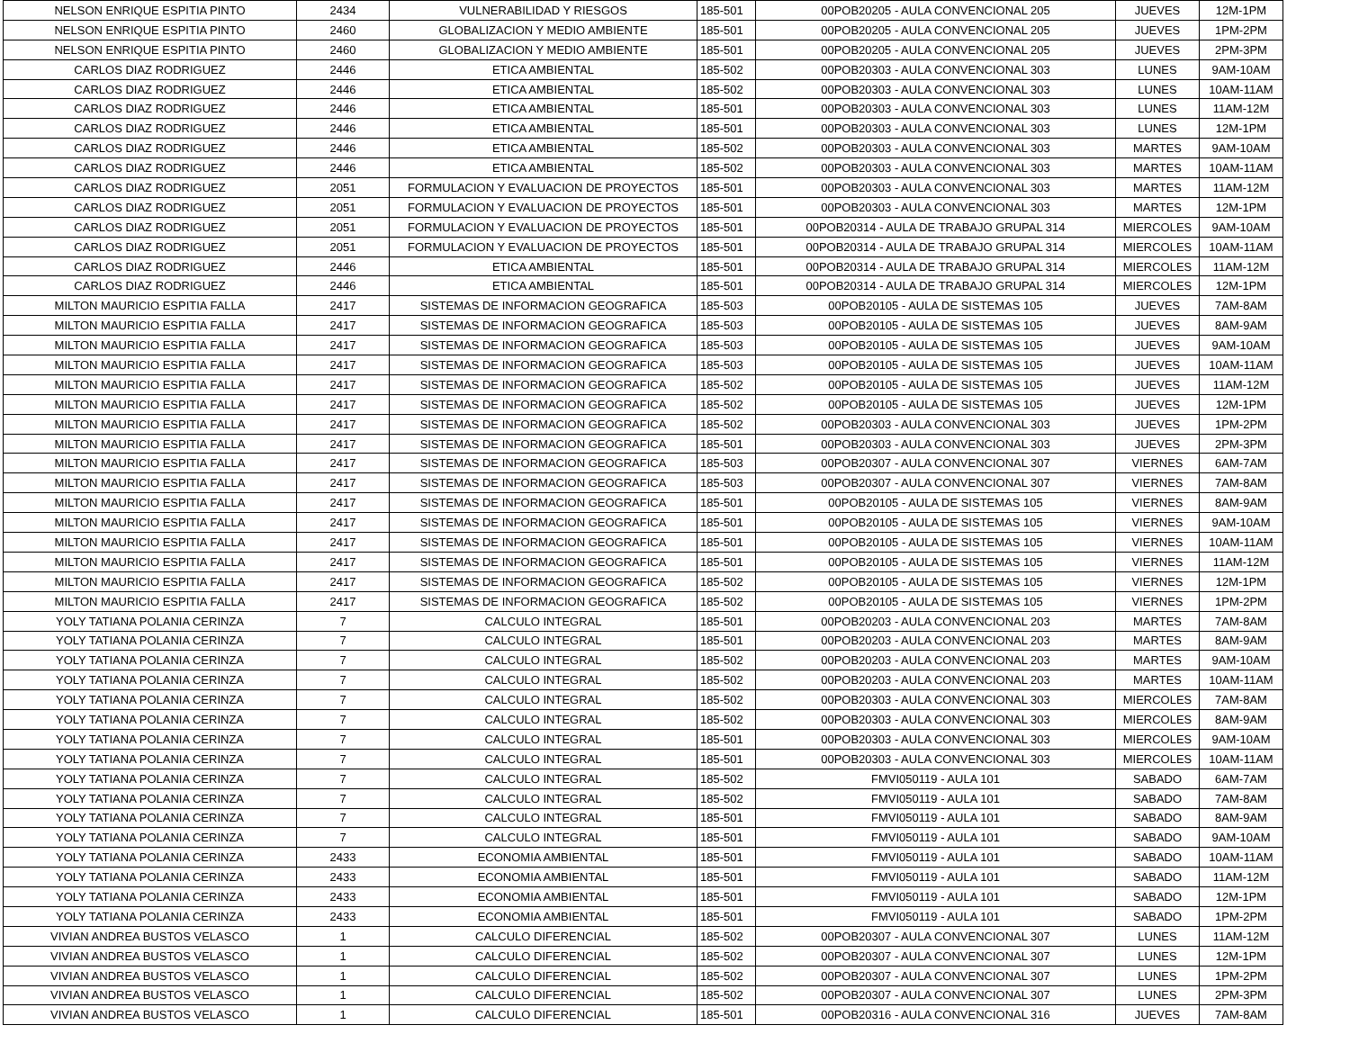| NELSON ENRIQUE ESPITIA PINTO | 2434 | VULNERABILIDAD Y RIESGOS | 185-501 | 00POB20205 - AULA CONVENCIONAL 205 | JUEVES | 12M-1PM |
| NELSON ENRIQUE ESPITIA PINTO | 2460 | GLOBALIZACION Y MEDIO AMBIENTE | 185-501 | 00POB20205 - AULA CONVENCIONAL 205 | JUEVES | 1PM-2PM |
| NELSON ENRIQUE ESPITIA PINTO | 2460 | GLOBALIZACION Y MEDIO AMBIENTE | 185-501 | 00POB20205 - AULA CONVENCIONAL 205 | JUEVES | 2PM-3PM |
| CARLOS DIAZ RODRIGUEZ | 2446 | ETICA AMBIENTAL | 185-502 | 00POB20303 - AULA CONVENCIONAL 303 | LUNES | 9AM-10AM |
| CARLOS DIAZ RODRIGUEZ | 2446 | ETICA AMBIENTAL | 185-502 | 00POB20303 - AULA CONVENCIONAL 303 | LUNES | 10AM-11AM |
| CARLOS DIAZ RODRIGUEZ | 2446 | ETICA AMBIENTAL | 185-501 | 00POB20303 - AULA CONVENCIONAL 303 | LUNES | 11AM-12M |
| CARLOS DIAZ RODRIGUEZ | 2446 | ETICA AMBIENTAL | 185-501 | 00POB20303 - AULA CONVENCIONAL 303 | LUNES | 12M-1PM |
| CARLOS DIAZ RODRIGUEZ | 2446 | ETICA AMBIENTAL | 185-502 | 00POB20303 - AULA CONVENCIONAL 303 | MARTES | 9AM-10AM |
| CARLOS DIAZ RODRIGUEZ | 2446 | ETICA AMBIENTAL | 185-502 | 00POB20303 - AULA CONVENCIONAL 303 | MARTES | 10AM-11AM |
| CARLOS DIAZ RODRIGUEZ | 2051 | FORMULACION Y EVALUACION DE PROYECTOS | 185-501 | 00POB20303 - AULA CONVENCIONAL 303 | MARTES | 11AM-12M |
| CARLOS DIAZ RODRIGUEZ | 2051 | FORMULACION Y EVALUACION DE PROYECTOS | 185-501 | 00POB20303 - AULA CONVENCIONAL 303 | MARTES | 12M-1PM |
| CARLOS DIAZ RODRIGUEZ | 2051 | FORMULACION Y EVALUACION DE PROYECTOS | 185-501 | 00POB20314 - AULA DE TRABAJO GRUPAL 314 | MIERCOLES | 9AM-10AM |
| CARLOS DIAZ RODRIGUEZ | 2051 | FORMULACION Y EVALUACION DE PROYECTOS | 185-501 | 00POB20314 - AULA DE TRABAJO GRUPAL 314 | MIERCOLES | 10AM-11AM |
| CARLOS DIAZ RODRIGUEZ | 2446 | ETICA AMBIENTAL | 185-501 | 00POB20314 - AULA DE TRABAJO GRUPAL 314 | MIERCOLES | 11AM-12M |
| CARLOS DIAZ RODRIGUEZ | 2446 | ETICA AMBIENTAL | 185-501 | 00POB20314 - AULA DE TRABAJO GRUPAL 314 | MIERCOLES | 12M-1PM |
| MILTON MAURICIO ESPITIA FALLA | 2417 | SISTEMAS DE INFORMACION GEOGRAFICA | 185-503 | 00POB20105 - AULA DE SISTEMAS 105 | JUEVES | 7AM-8AM |
| MILTON MAURICIO ESPITIA FALLA | 2417 | SISTEMAS DE INFORMACION GEOGRAFICA | 185-503 | 00POB20105 - AULA DE SISTEMAS 105 | JUEVES | 8AM-9AM |
| MILTON MAURICIO ESPITIA FALLA | 2417 | SISTEMAS DE INFORMACION GEOGRAFICA | 185-503 | 00POB20105 - AULA DE SISTEMAS 105 | JUEVES | 9AM-10AM |
| MILTON MAURICIO ESPITIA FALLA | 2417 | SISTEMAS DE INFORMACION GEOGRAFICA | 185-503 | 00POB20105 - AULA DE SISTEMAS 105 | JUEVES | 10AM-11AM |
| MILTON MAURICIO ESPITIA FALLA | 2417 | SISTEMAS DE INFORMACION GEOGRAFICA | 185-502 | 00POB20105 - AULA DE SISTEMAS 105 | JUEVES | 11AM-12M |
| MILTON MAURICIO ESPITIA FALLA | 2417 | SISTEMAS DE INFORMACION GEOGRAFICA | 185-502 | 00POB20105 - AULA DE SISTEMAS 105 | JUEVES | 12M-1PM |
| MILTON MAURICIO ESPITIA FALLA | 2417 | SISTEMAS DE INFORMACION GEOGRAFICA | 185-502 | 00POB20303 - AULA CONVENCIONAL 303 | JUEVES | 1PM-2PM |
| MILTON MAURICIO ESPITIA FALLA | 2417 | SISTEMAS DE INFORMACION GEOGRAFICA | 185-501 | 00POB20303 - AULA CONVENCIONAL 303 | JUEVES | 2PM-3PM |
| MILTON MAURICIO ESPITIA FALLA | 2417 | SISTEMAS DE INFORMACION GEOGRAFICA | 185-503 | 00POB20307 - AULA CONVENCIONAL 307 | VIERNES | 6AM-7AM |
| MILTON MAURICIO ESPITIA FALLA | 2417 | SISTEMAS DE INFORMACION GEOGRAFICA | 185-503 | 00POB20307 - AULA CONVENCIONAL 307 | VIERNES | 7AM-8AM |
| MILTON MAURICIO ESPITIA FALLA | 2417 | SISTEMAS DE INFORMACION GEOGRAFICA | 185-501 | 00POB20105 - AULA DE SISTEMAS 105 | VIERNES | 8AM-9AM |
| MILTON MAURICIO ESPITIA FALLA | 2417 | SISTEMAS DE INFORMACION GEOGRAFICA | 185-501 | 00POB20105 - AULA DE SISTEMAS 105 | VIERNES | 9AM-10AM |
| MILTON MAURICIO ESPITIA FALLA | 2417 | SISTEMAS DE INFORMACION GEOGRAFICA | 185-501 | 00POB20105 - AULA DE SISTEMAS 105 | VIERNES | 10AM-11AM |
| MILTON MAURICIO ESPITIA FALLA | 2417 | SISTEMAS DE INFORMACION GEOGRAFICA | 185-501 | 00POB20105 - AULA DE SISTEMAS 105 | VIERNES | 11AM-12M |
| MILTON MAURICIO ESPITIA FALLA | 2417 | SISTEMAS DE INFORMACION GEOGRAFICA | 185-502 | 00POB20105 - AULA DE SISTEMAS 105 | VIERNES | 12M-1PM |
| MILTON MAURICIO ESPITIA FALLA | 2417 | SISTEMAS DE INFORMACION GEOGRAFICA | 185-502 | 00POB20105 - AULA DE SISTEMAS 105 | VIERNES | 1PM-2PM |
| YOLY TATIANA POLANIA CERINZA | 7 | CALCULO INTEGRAL | 185-501 | 00POB20203 - AULA CONVENCIONAL 203 | MARTES | 7AM-8AM |
| YOLY TATIANA POLANIA CERINZA | 7 | CALCULO INTEGRAL | 185-501 | 00POB20203 - AULA CONVENCIONAL 203 | MARTES | 8AM-9AM |
| YOLY TATIANA POLANIA CERINZA | 7 | CALCULO INTEGRAL | 185-502 | 00POB20203 - AULA CONVENCIONAL 203 | MARTES | 9AM-10AM |
| YOLY TATIANA POLANIA CERINZA | 7 | CALCULO INTEGRAL | 185-502 | 00POB20203 - AULA CONVENCIONAL 203 | MARTES | 10AM-11AM |
| YOLY TATIANA POLANIA CERINZA | 7 | CALCULO INTEGRAL | 185-502 | 00POB20303 - AULA CONVENCIONAL 303 | MIERCOLES | 7AM-8AM |
| YOLY TATIANA POLANIA CERINZA | 7 | CALCULO INTEGRAL | 185-502 | 00POB20303 - AULA CONVENCIONAL 303 | MIERCOLES | 8AM-9AM |
| YOLY TATIANA POLANIA CERINZA | 7 | CALCULO INTEGRAL | 185-501 | 00POB20303 - AULA CONVENCIONAL 303 | MIERCOLES | 9AM-10AM |
| YOLY TATIANA POLANIA CERINZA | 7 | CALCULO INTEGRAL | 185-501 | 00POB20303 - AULA CONVENCIONAL 303 | MIERCOLES | 10AM-11AM |
| YOLY TATIANA POLANIA CERINZA | 7 | CALCULO INTEGRAL | 185-502 | FMVI050119 - AULA 101 | SABADO | 6AM-7AM |
| YOLY TATIANA POLANIA CERINZA | 7 | CALCULO INTEGRAL | 185-502 | FMVI050119 - AULA 101 | SABADO | 7AM-8AM |
| YOLY TATIANA POLANIA CERINZA | 7 | CALCULO INTEGRAL | 185-501 | FMVI050119 - AULA 101 | SABADO | 8AM-9AM |
| YOLY TATIANA POLANIA CERINZA | 7 | CALCULO INTEGRAL | 185-501 | FMVI050119 - AULA 101 | SABADO | 9AM-10AM |
| YOLY TATIANA POLANIA CERINZA | 2433 | ECONOMIA AMBIENTAL | 185-501 | FMVI050119 - AULA 101 | SABADO | 10AM-11AM |
| YOLY TATIANA POLANIA CERINZA | 2433 | ECONOMIA AMBIENTAL | 185-501 | FMVI050119 - AULA 101 | SABADO | 11AM-12M |
| YOLY TATIANA POLANIA CERINZA | 2433 | ECONOMIA AMBIENTAL | 185-501 | FMVI050119 - AULA 101 | SABADO | 12M-1PM |
| YOLY TATIANA POLANIA CERINZA | 2433 | ECONOMIA AMBIENTAL | 185-501 | FMVI050119 - AULA 101 | SABADO | 1PM-2PM |
| VIVIAN ANDREA BUSTOS VELASCO | 1 | CALCULO DIFERENCIAL | 185-502 | 00POB20307 - AULA CONVENCIONAL 307 | LUNES | 11AM-12M |
| VIVIAN ANDREA BUSTOS VELASCO | 1 | CALCULO DIFERENCIAL | 185-502 | 00POB20307 - AULA CONVENCIONAL 307 | LUNES | 12M-1PM |
| VIVIAN ANDREA BUSTOS VELASCO | 1 | CALCULO DIFERENCIAL | 185-502 | 00POB20307 - AULA CONVENCIONAL 307 | LUNES | 1PM-2PM |
| VIVIAN ANDREA BUSTOS VELASCO | 1 | CALCULO DIFERENCIAL | 185-502 | 00POB20307 - AULA CONVENCIONAL 307 | LUNES | 2PM-3PM |
| VIVIAN ANDREA BUSTOS VELASCO | 1 | CALCULO DIFERENCIAL | 185-501 | 00POB20316 - AULA CONVENCIONAL 316 | JUEVES | 7AM-8AM |